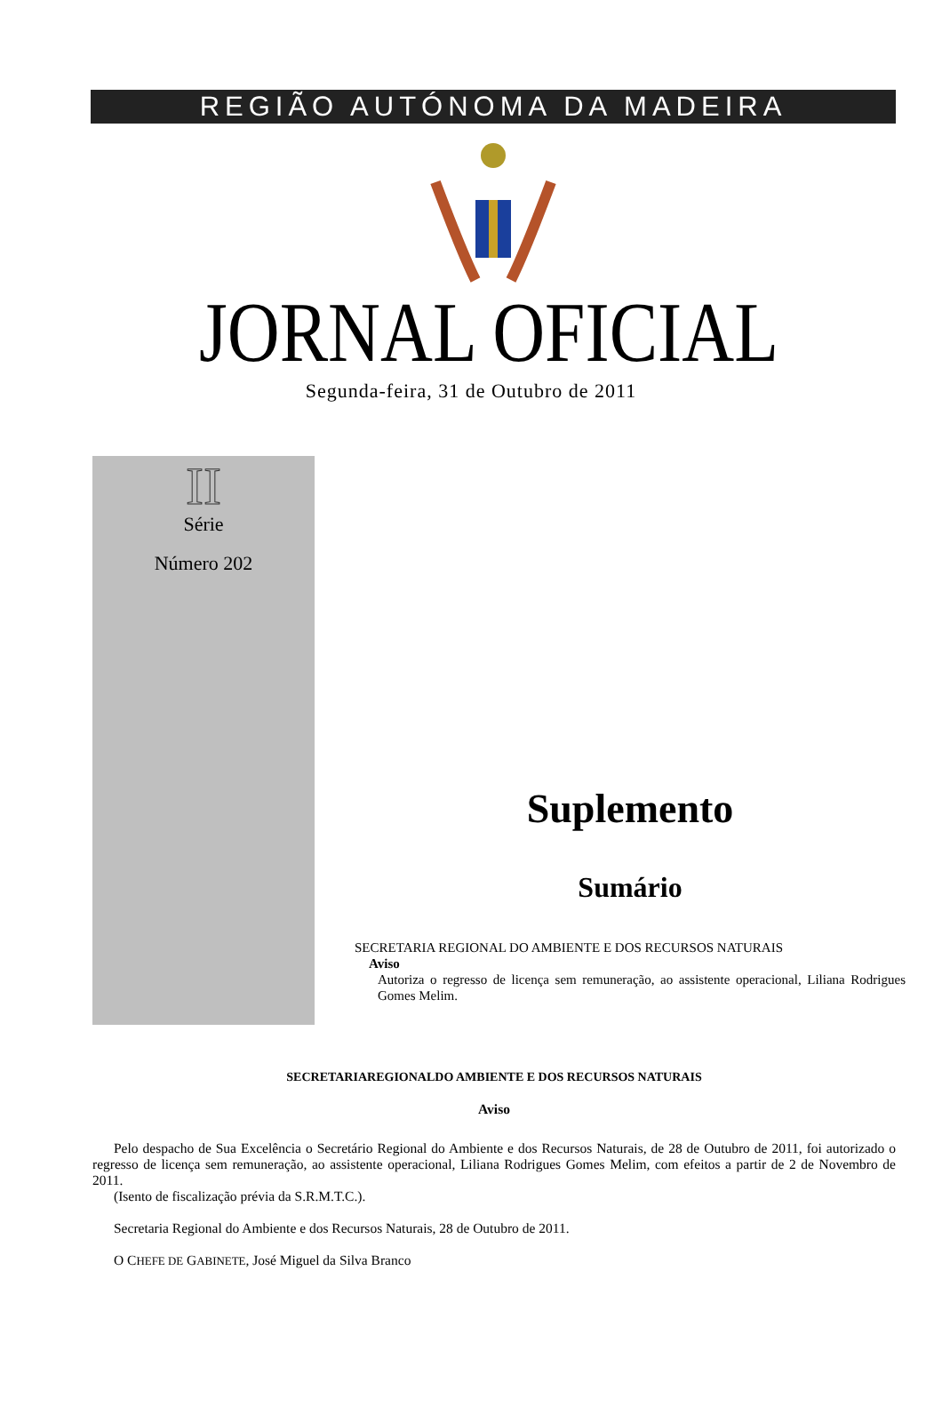REGIÃO AUTÓNOMA DA MADEIRA
JORNAL OFICIAL
Segunda-feira, 31 de Outubro de 2011
II
Série
Número 202
Suplemento
Sumário
SECRETARIA REGIONAL DO AMBIENTE E DOS RECURSOS NATURAIS
Aviso
Autoriza o regresso de licença sem remuneração, ao assistente operacional, Liliana Rodrigues Gomes Melim.
SECRETARIAREGIONALDO AMBIENTE E DOS RECURSOS NATURAIS
Aviso
Pelo despacho de Sua Excelência o Secretário Regional do Ambiente e dos Recursos Naturais, de 28 de Outubro de 2011, foi autorizado o regresso de licença sem remuneração, ao assistente operacional, Liliana Rodrigues Gomes Melim, com efeitos a partir de 2 de Novembro de 2011.
(Isento de fiscalização prévia da S.R.M.T.C.).
Secretaria Regional do Ambiente e dos Recursos Naturais, 28 de Outubro de 2011.
O CHEFE DE GABINETE, José Miguel da Silva Branco